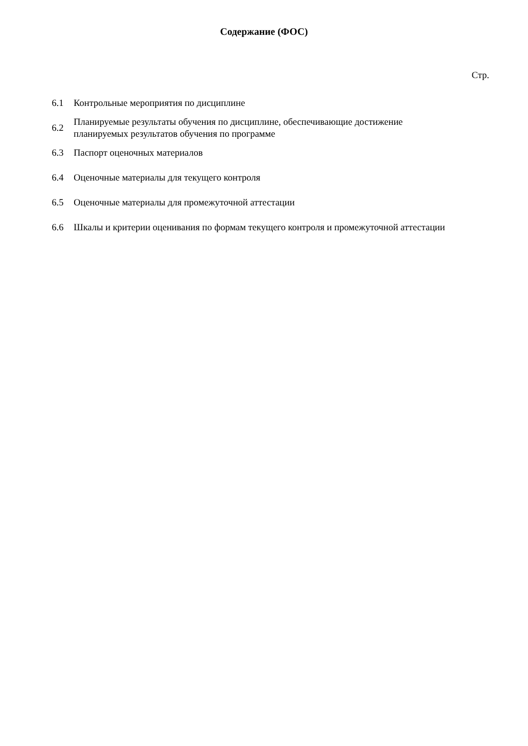Содержание (ФОС)
Стр.
| 6.1 | Контрольные мероприятия по дисциплине |
| 6.2 | Планируемые результаты обучения по дисциплине, обеспечивающие достижение планируемых результатов обучения по программе |
| 6.3 | Паспорт оценочных материалов |
| 6.4 | Оценочные материалы для текущего контроля |
| 6.5 | Оценочные материалы для промежуточной аттестации |
| 6.6 | Шкалы и критерии оценивания по формам текущего контроля и промежуточной аттестации |